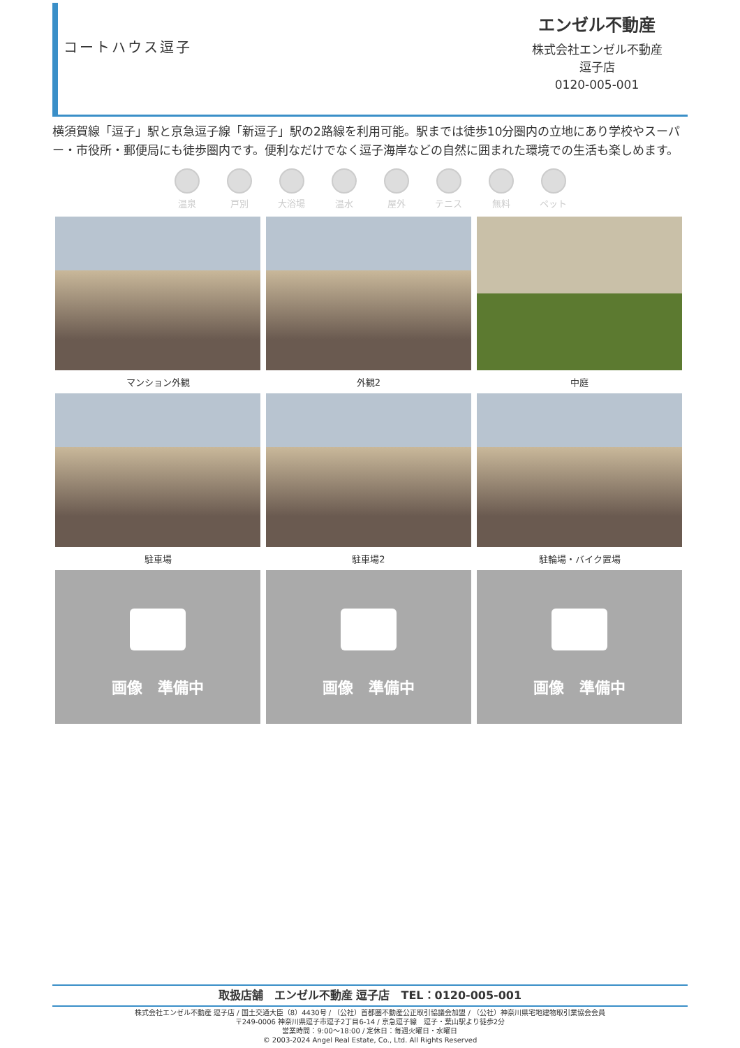コートハウス逗子
エンゼル不動産
株式会社エンゼル不動産
逗子店
0120-005-001
横須賀線「逗子」駅と京急逗子線「新逗子」駅の2路線を利用可能。駅までは徒歩10分圏内の立地にあり学校やスーパー・市役所・郵便局にも徒歩圏内です。便利なだけでなく逗子海岸などの自然に囲まれた環境での生活も楽しめます。
温泉 戸別 大浴場 温水 屋外 テニス 無料 ペット
マンション外観
外観2
中庭
駐車場
駐車場2
駐輪場・バイク置場
画像　準備中
画像　準備中
画像　準備中
取扱店舗　エンゼル不動産 逗子店　TEL：0120-005-001
株式会社エンゼル不動産 逗子店 / 国土交通大臣（8）4430号 / （公社）首都圏不動産公正取引協議会加盟 / （公社）神奈川県宅地建物取引業協会会員
〒249-0006 神奈川県逗子市逗子2丁目6-14 / 京急逗子線　逗子・葉山駅より徒歩2分
営業時間：9:00〜18:00 / 定休日：毎週火曜日・水曜日
© 2003-2024 Angel Real Estate, Co., Ltd. All Rights Reserved